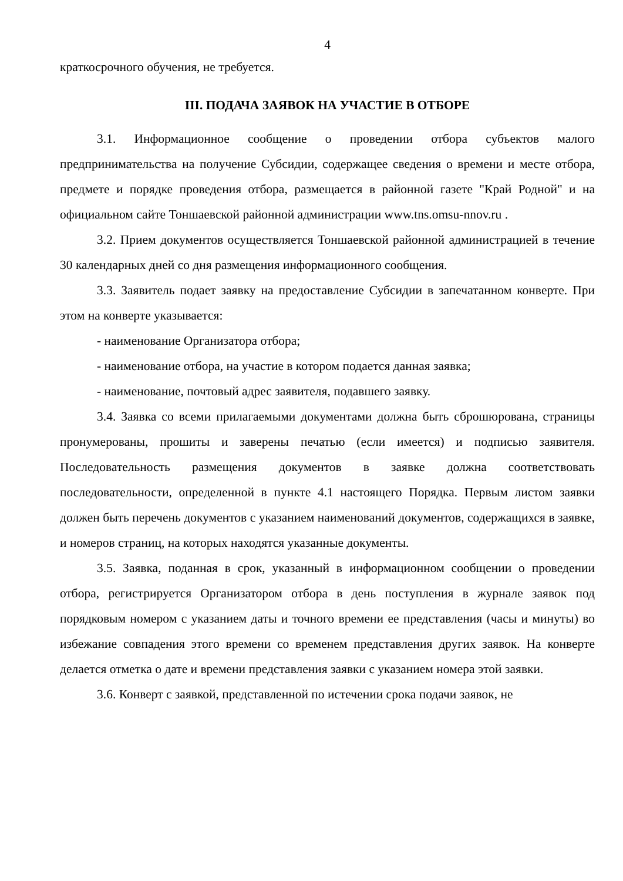4
краткосрочного обучения, не требуется.
III. ПОДАЧА ЗАЯВОК НА УЧАСТИЕ В ОТБОРЕ
3.1. Информационное сообщение о проведении отбора субъектов малого предпринимательства на получение Субсидии, содержащее сведения о времени и месте отбора, предмете и порядке проведения отбора, размещается в районной газете "Край Родной" и на официальном сайте Тоншаевской районной администрации www.tns.omsu-nnov.ru .
3.2. Прием документов осуществляется Тоншаевской районной администрацией в течение 30 календарных дней со дня размещения информационного сообщения.
3.3. Заявитель подает заявку на предоставление Субсидии в запечатанном конверте. При этом на конверте указывается:
- наименование Организатора отбора;
- наименование отбора, на участие в котором подается данная заявка;
- наименование, почтовый адрес заявителя, подавшего заявку.
3.4. Заявка со всеми прилагаемыми документами должна быть сброшюрована, страницы пронумерованы, прошиты и заверены печатью (если имеется) и подписью заявителя. Последовательность размещения документов в заявке должна соответствовать последовательности, определенной в пункте 4.1 настоящего Порядка. Первым листом заявки должен быть перечень документов с указанием наименований документов, содержащихся в заявке, и номеров страниц, на которых находятся указанные документы.
3.5. Заявка, поданная в срок, указанный в информационном сообщении о проведении отбора, регистрируется Организатором отбора в день поступления в журнале заявок под порядковым номером с указанием даты и точного времени ее представления (часы и минуты) во избежание совпадения этого времени со временем представления других заявок. На конверте делается отметка о дате и времени представления заявки с указанием номера этой заявки.
3.6. Конверт с заявкой, представленной по истечении срока подачи заявок, не